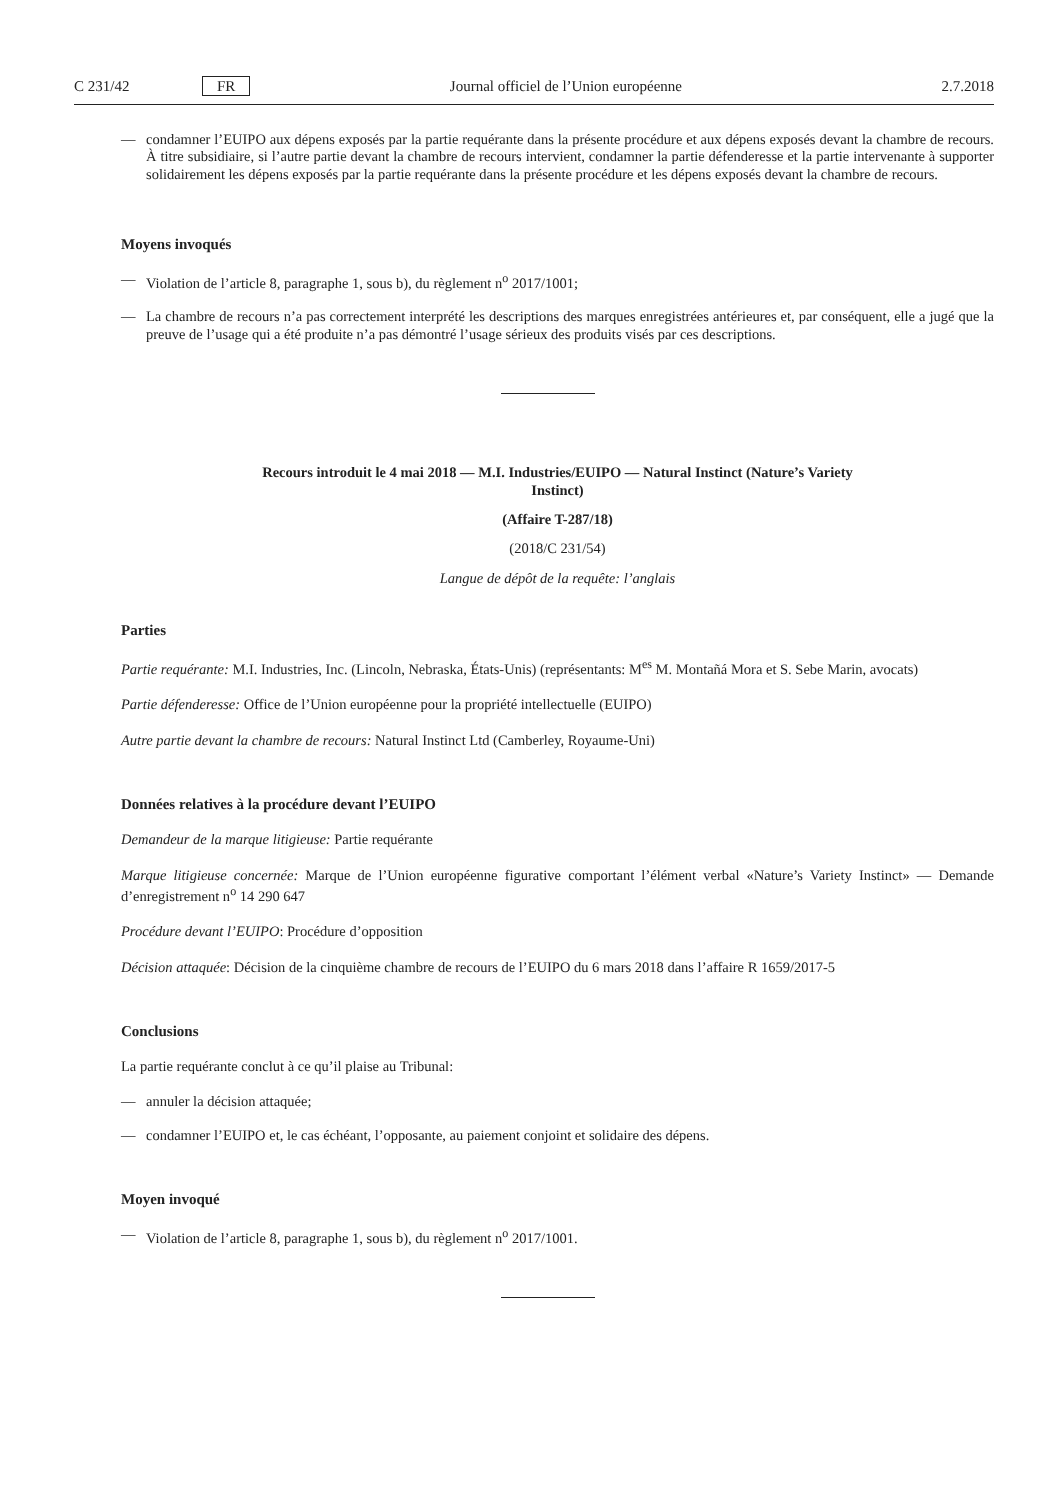C 231/42 FR Journal officiel de l’Union européenne 2.7.2018
— condamner l’EUIPO aux dépens exposés par la partie requérante dans la présente procédure et aux dépens exposés devant la chambre de recours. À titre subsidiaire, si l’autre partie devant la chambre de recours intervient, condamner la partie défenderesse et la partie intervenante à supporter solidairement les dépens exposés par la partie requérante dans la présente procédure et les dépens exposés devant la chambre de recours.
Moyens invoqués
— Violation de l’article 8, paragraphe 1, sous b), du règlement n<sup>o</sup> 2017/1001;
— La chambre de recours n’a pas correctement interprété les descriptions des marques enregistrées antérieures et, par conséquent, elle a jugé que la preuve de l’usage qui a été produite n’a pas démontré l’usage sérieux des produits visés par ces descriptions.
Recours introduit le 4 mai 2018 — M.I. Industries/EUIPO — Natural Instinct (Nature’s Variety
Instinct)
(Affaire T-287/18)
(2018/C 231/54)
Langue de dépôt de la requête: l’anglais
Parties
Partie requérante: M.I. Industries, Inc. (Lincoln, Nebraska, États-Unis) (représentants: M<sup>es</sup> M. Montañá Mora et S. Sebe Marin, avocats)
Partie défenderesse: Office de l’Union européenne pour la propriété intellectuelle (EUIPO)
Autre partie devant la chambre de recours: Natural Instinct Ltd (Camberley, Royaume-Uni)
Données relatives à la procédure devant l’EUIPO
Demandeur de la marque litigieuse: Partie requérante
Marque litigieuse concernée: Marque de l’Union européenne figurative comportant l’élément verbal «Nature’s Variety Instinct» — Demande d’enregistrement n<sup>o</sup> 14 290 647
Procédure devant l’EUIPO: Procédure d’opposition
Décision attaquée: Décision de la cinquième chambre de recours de l’EUIPO du 6 mars 2018 dans l’affaire R 1659/2017-5
Conclusions
La partie requérante conclut à ce qu’il plaise au Tribunal:
— annuler la décision attaquée;
— condamner l’EUIPO et, le cas échéant, l’opposante, au paiement conjoint et solidaire des dépens.
Moyen invoqué
— Violation de l’article 8, paragraphe 1, sous b), du règlement n<sup>o</sup> 2017/1001.